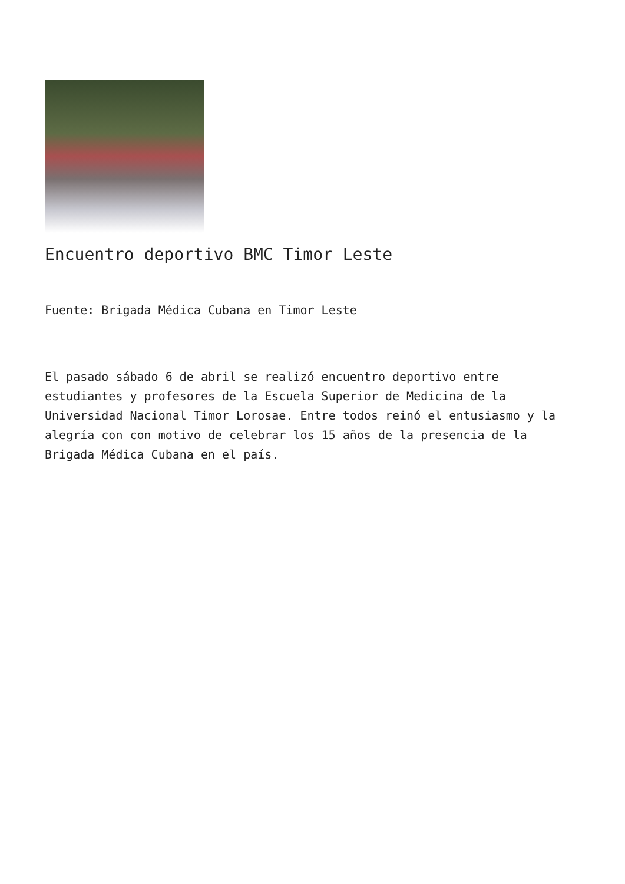Encuentro deportivo BMC Timor Leste
Fuente: Brigada Médica Cubana en Timor Leste
El pasado sábado 6 de abril se realizó encuentro deportivo entre estudiantes y profesores de la Escuela Superior de Medicina de la Universidad Nacional Timor Lorosae. Entre todos reinó el entusiasmo y la alegría con con motivo de celebrar los 15 años de la presencia de la Brigada Médica Cubana en el país.